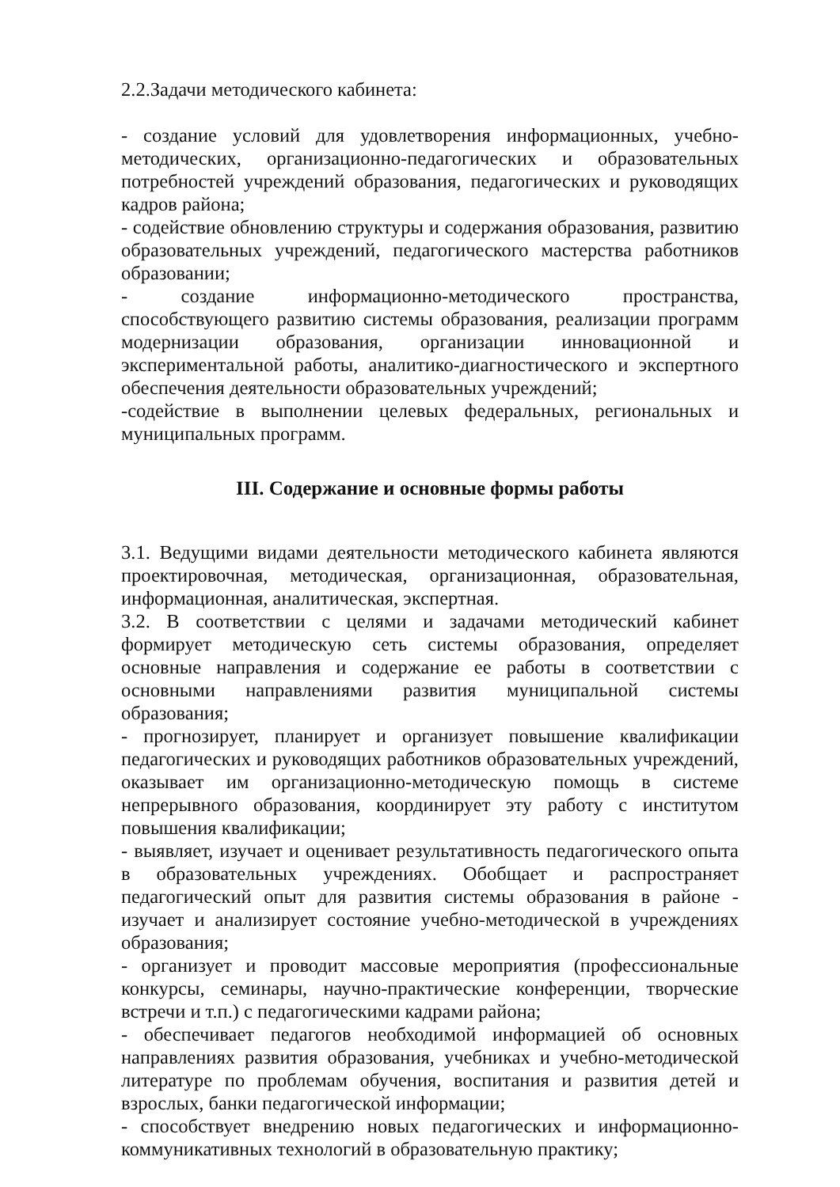2.2.Задачи методического кабинета:
- создание условий для удовлетворения информационных, учебно-методических, организационно-педагогических и образовательных потребностей учреждений образования, педагогических и руководящих кадров района;
- содействие обновлению структуры и содержания образования, развитию образовательных учреждений, педагогического мастерства работников образовании;
- создание информационно-методического пространства, способствующего развитию системы образования, реализации программ модернизации образования, организации инновационной и экспериментальной работы, аналитико-диагностического и экспертного обеспечения деятельности образовательных учреждений;
-содействие в выполнении целевых федеральных, региональных и муниципальных программ.
III. Содержание и основные формы работы
3.1. Ведущими видами деятельности методического кабинета являются проектировочная, методическая, организационная, образовательная, информационная, аналитическая, экспертная.
3.2. В соответствии с целями и задачами методический кабинет формирует методическую сеть системы образования, определяет основные направления и содержание ее работы в соответствии с основными направлениями развития муниципальной системы образования;
- прогнозирует, планирует и организует повышение квалификации педагогических и руководящих работников образовательных учреждений, оказывает им организационно-методическую помощь в системе непрерывного образования, координирует эту работу с институтом повышения квалификации;
- выявляет, изучает и оценивает результативность педагогического опыта в образовательных учреждениях. Обобщает и распространяет педагогический опыт для развития системы образования в районе - изучает и анализирует состояние учебно-методической в учреждениях образования;
- организует и проводит массовые мероприятия (профессиональные конкурсы, семинары, научно-практические конференции, творческие встречи и т.п.) с педагогическими кадрами района;
- обеспечивает педагогов необходимой информацией об основных направлениях развития образования, учебниках и учебно-методической литературе по проблемам обучения, воспитания и развития детей и взрослых, банки педагогической информации;
- способствует внедрению новых педагогических и информационно-коммуникативных технологий в образовательную практику;